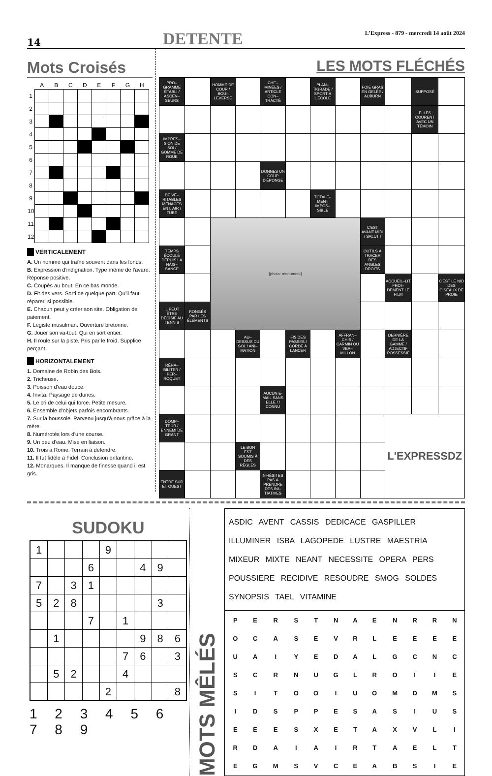14 DETENTE L’Express - 879 - mercredi 14 août 2024
Mots Croisés
| | A | B | C | D | E | F | G | H |
| --- | --- | --- | --- | --- | --- | --- | --- | --- |
| 1 | | | | | | | | |
| 2 | | | | | | | | |
| 3 | | | | | | | | |
| 4 | | | | | | | | |
| 5 | | | | | | | | |
| 6 | | | | | | | | |
| 7 | | | | | | | | |
| 8 | | | | | | | | |
| 9 | | | | | | | | |
| 10 | | | | | | | | |
| 11 | | | | | | | | |
| 12 | | | | | | | | |
VERTICALEMENT
A. Un homme qui traîne souvent dans les fonds.
B. Expression d'indignation. Type même de l'avare. Réponse positive.
C. Coupés au bout. En ce bas monde.
D. Fit des vers. Sorti de quelque part. Qu'il faut réparer, si possible.
E. Chacun peut y créer son site. Obligation de paiement.
F. Légiste musulman. Ouverture bretonne.
G. Jouer son va-tout. Qui en sort entier.
H. Il roule sur la piste. Pris par le froid. Supplice perçant.
HORIZONTALEMENT
1. Domaine de Robin des Bois.
2. Tricheuse.
3. Poisson d'eau douce.
4. Invita. Paysage de dunes.
5. Le cri de celui qui force. Petite mesure.
6. Ensemble d'objets parfois encombrants.
7. Sur la boussole. Parvenu jusqu'à nous grâce à la mère.
8. Numérotés lors d'une course.
9. Un peu d'eau. Mise en liaison.
10. Trois à Rome. Terrain à défendre.
11. Il fut fidèle à Fidel. Conclusion enfantine.
12. Monarques. Il manque de finesse quand il est gris.
LES MOTS FLÉCHÉS
| PRO–GRAMME ÉTABLI / ASCEN–SEURS | | HOMME DE COUR / BOU–LEVERSE | | CHE–MINÉES / ARTICLE CON–TRACTÉ | | PLAN–TIGRADE / SPORT À L'ÉCOLE | | FOIE GRAS EN GELÉE / AUBURN | | SUPPOSÉ | |
| | | | | | | | | | | ELLES COURENT AVEC UN TÉMOIN | |
| IMPRES–SION DE SOI / GOMME DE ROUE | | | | | | | | | | | |
| | | | | DONNES UN COUP D'ÉPONGE | | | | | | | |
| DE VÉ–RITABLES MENACES EN L'AIR / TUBE | | | | | | TOTALE–MENT IMPOS–SIBLE | | | | | |
| | | [photo: monument] | | | | | | C'EST AVANT MIDI / SALUT ! | | | |
| TEMPS ÉCOULÉ DEPUIS LA NAIS–SANCE | | | | | | | | OUTILS À TRACER DES ANGLES DROITS | | | |
| | | | | | | | | | ACCUEIL–LIT FROI–DEMENT LE FILM | | C'EST LE NID DES OISEAUX DE PROIE |
| IL PEUT ÊTRE DÉCISIF AU TENNIS | RONGÉS PAR LES ÉLÉMENTS | | | | | | | | | | |
| | | | AU–DESSUS DU SOL / ANI–MATION | | FIS DES PASSES / CORDE À LANCER | | AFFRAN–CHIS / CARMIN OU VER–MILLON | | DERNIÈRE DE LA GAMME / ADJECTIF POSSESSIF | | |
| RÉHA–BILITER / PER–ROQUET | | | | | | | | | | | |
| | | | | AUCUN E-MAIL SANS ELLE ! / CONNU | | | | | | | |
| DOMP–TEUR / ENNEMI DE GRANT | | | | | | | | | L'EXPRESSDZ | | |
| | | | LE BON EST SOUMIS À DES RÈGLES | | | | | | | | |
| ENTRE SUD ET OUEST | | | | N'HÉSITES PAS À PRENDRE DES INI–TIATIVES | | | | | | | |
SUDOKU
| 1 | | | | 9 | | | | |
| | | | 6 | | | 4 | 9 | |
| 7 | | 3 | 1 | | | | | |
| 5 | 2 | 8 | | | | | 3 | |
| | | | 7 | | 1 | | | |
| | 1 | | | | | 9 | 8 | 6 |
| | | | | | 7 | 6 | | 3 |
| | 5 | 2 | | | 4 | | | |
| | | | | 2 | | | | 8 |
1 2 3 4 5 6 7 8 9
MOTS MÊLÉS
ASDIC AVENT CASSIS DEDICACE GASPILLER ILLUMINER ISBA LAGOPEDE LUSTRE MAESTRIA MIXEUR MIXTE NEANT NECESSITE OPERA PERS POUSSIERE RECIDIVE RESOUDRE SMOG SOLDES SYNOPSIS TAEL VITAMINE
| P | E | R | S | T | N | A | E | N | R | R | N |
| O | C | A | S | E | V | R | L | E | E | E | E |
| U | A | I | Y | E | D | A | L | G | C | N | C |
| S | C | R | N | U | G | L | R | O | I | I | E |
| S | I | T | O | O | I | U | O | M | D | M | S |
| I | D | S | P | P | E | S | A | S | I | U | S |
| E | E | E | S | X | E | T | A | X | V | L | I |
| R | D | A | I | A | I | R | T | A | E | L | T |
| E | G | M | S | V | C | E | A | B | S | I | E |